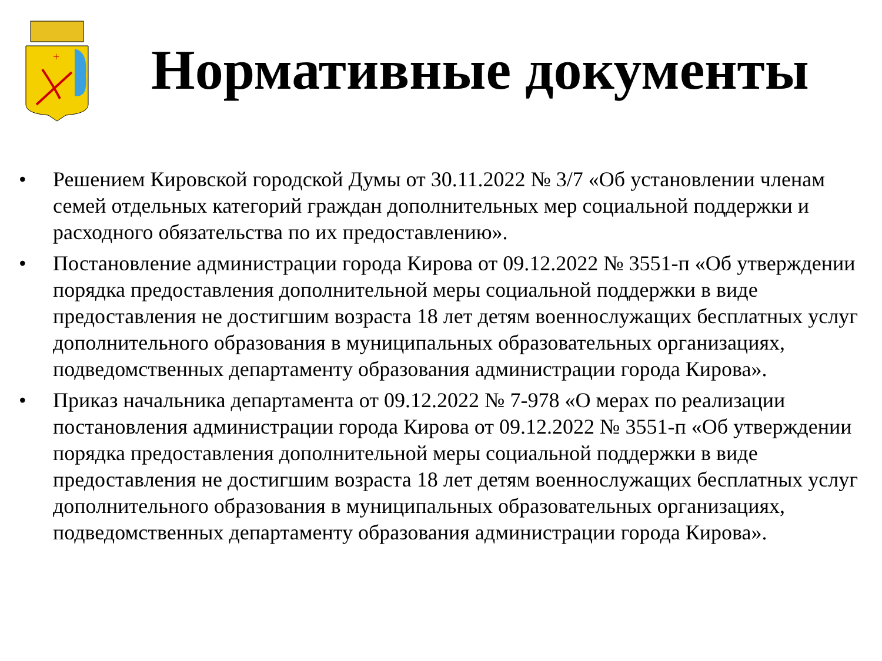+
Нормативные документы
• Решением Кировской городской Думы от 30.11.2022 № 3/7 «Об установлении членам семей отдельных категорий граждан дополнительных мер социальной поддержки и расходного обязательства по их предоставлению».
• Постановление администрации города Кирова от 09.12.2022 № 3551-п «Об утверждении порядка предоставления дополнительной меры социальной поддержки в виде предоставления не достигшим возраста 18 лет детям военнослужащих бесплатных услуг дополнительного образования в муниципальных образовательных организациях, подведомственных департаменту образования администрации города Кирова».
• Приказ начальника департамента от 09.12.2022 № 7-978 «О мерах по реализации постановления администрации города Кирова от 09.12.2022 № 3551-п «Об утверждении порядка предоставления дополнительной меры социальной поддержки в виде предоставления не достигшим возраста 18 лет детям военнослужащих бесплатных услуг дополнительного образования в муниципальных образовательных организациях, подведомственных департаменту образования администрации города Кирова».